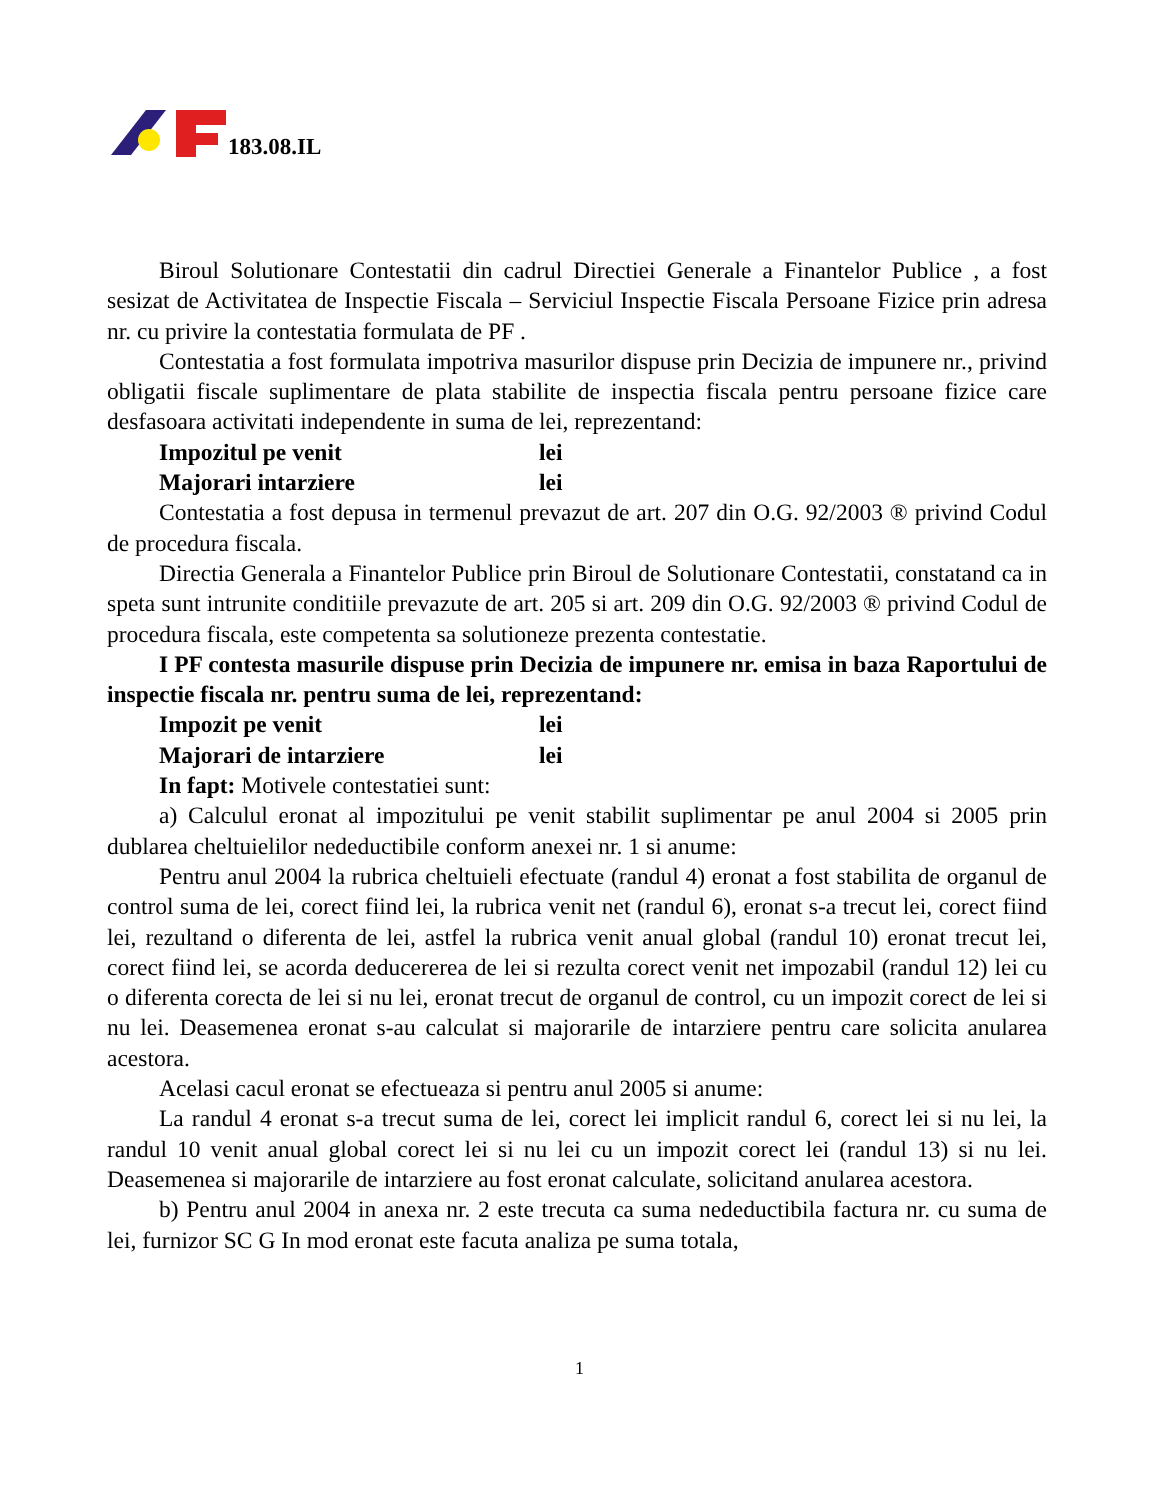183.08.IL
Biroul Solutionare Contestatii din cadrul Directiei Generale a Finantelor Publice , a fost sesizat de Activitatea de Inspectie Fiscala – Serviciul Inspectie Fiscala Persoane Fizice prin adresa nr. cu privire la contestatia formulata de PF .
Contestatia a fost formulata impotriva masurilor dispuse prin Decizia de impunere nr., privind obligatii fiscale suplimentare de plata stabilite de inspectia fiscala pentru persoane fizice care desfasoara activitati independente in suma de lei, reprezentand:
Impozitul pe venit lei
Majorari intarziere lei
Contestatia a fost depusa in termenul prevazut de art. 207 din O.G. 92/2003 ® privind Codul de procedura fiscala.
Directia Generala a Finantelor Publice prin Biroul de Solutionare Contestatii, constatand ca in speta sunt intrunite conditiile prevazute de art. 205 si art. 209 din O.G. 92/2003 ® privind Codul de procedura fiscala, este competenta sa solutioneze prezenta contestatie.
I PF contesta masurile dispuse prin Decizia de impunere nr. emisa in baza Raportului de inspectie fiscala nr. pentru suma de lei, reprezentand:
Impozit pe venit lei
Majorari de intarziere lei
In fapt: Motivele contestatiei sunt:
a) Calculul eronat al impozitului pe venit stabilit suplimentar pe anul 2004 si 2005 prin dublarea cheltuielilor nedeductibile conform anexei nr. 1 si anume:
Pentru anul 2004 la rubrica cheltuieli efectuate (randul 4) eronat a fost stabilita de organul de control suma de lei, corect fiind lei, la rubrica venit net (randul 6), eronat s-a trecut lei, corect fiind lei, rezultand o diferenta de lei, astfel la rubrica venit anual global (randul 10) eronat trecut lei, corect fiind lei, se acorda deducererea de lei si rezulta corect venit net impozabil (randul 12) lei cu o diferenta corecta de lei si nu lei, eronat trecut de organul de control, cu un impozit corect de lei si nu lei. Deasemenea eronat s-au calculat si majorarile de intarziere pentru care solicita anularea acestora.
Acelasi cacul eronat se efectueaza si pentru anul 2005 si anume:
La randul 4 eronat s-a trecut suma de lei, corect lei implicit randul 6, corect lei si nu lei, la randul 10 venit anual global corect lei si nu lei cu un impozit corect lei (randul 13) si nu lei. Deasemenea si majorarile de intarziere au fost eronat calculate, solicitand anularea acestora.
b) Pentru anul 2004 in anexa nr. 2 este trecuta ca suma nedeductibila factura nr. cu suma de lei, furnizor SC G In mod eronat este facuta analiza pe suma totala,
1